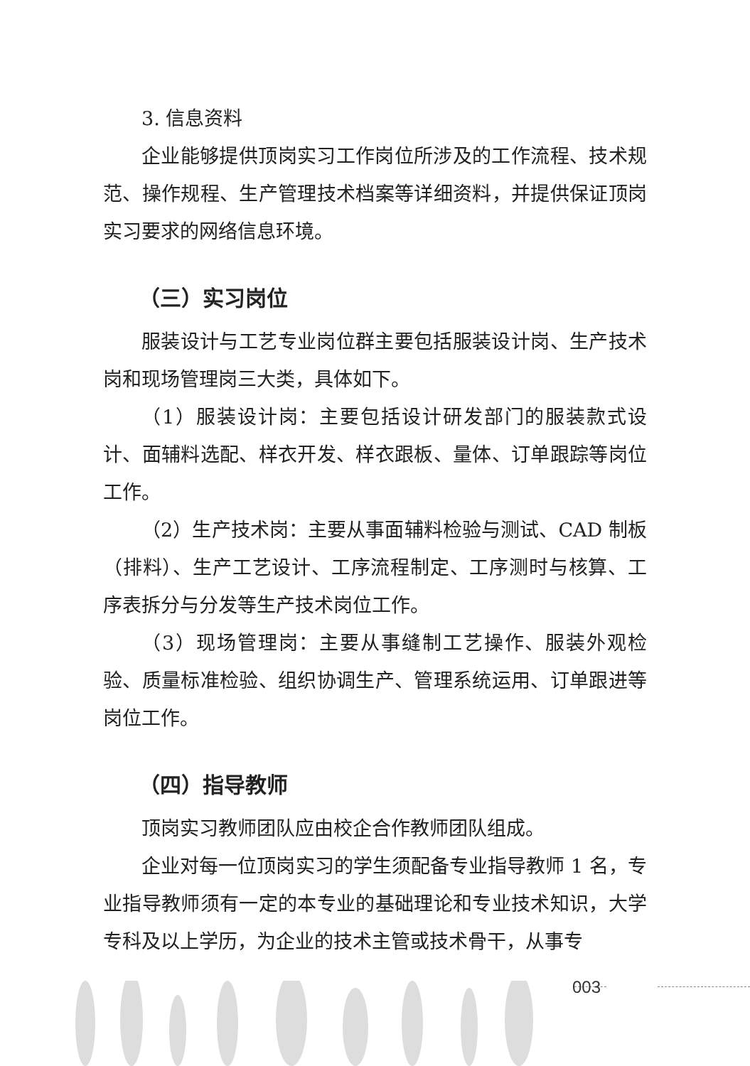3. 信息资料
企业能够提供顶岗实习工作岗位所涉及的工作流程、技术规范、操作规程、生产管理技术档案等详细资料，并提供保证顶岗实习要求的网络信息环境。
（三）实习岗位
服装设计与工艺专业岗位群主要包括服装设计岗、生产技术岗和现场管理岗三大类，具体如下。
（1）服装设计岗：主要包括设计研发部门的服装款式设计、面辅料选配、样衣开发、样衣跟板、量体、订单跟踪等岗位工作。
（2）生产技术岗：主要从事面辅料检验与测试、CAD 制板（排料）、生产工艺设计、工序流程制定、工序测时与核算、工序表拆分与分发等生产技术岗位工作。
（3）现场管理岗：主要从事缝制工艺操作、服装外观检验、质量标准检验、组织协调生产、管理系统运用、订单跟进等岗位工作。
（四）指导教师
顶岗实习教师团队应由校企合作教师团队组成。
企业对每一位顶岗实习的学生须配备专业指导教师 1 名，专业指导教师须有一定的本专业的基础理论和专业技术知识，大学专科及以上学历，为企业的技术主管或技术骨干，从事专
003